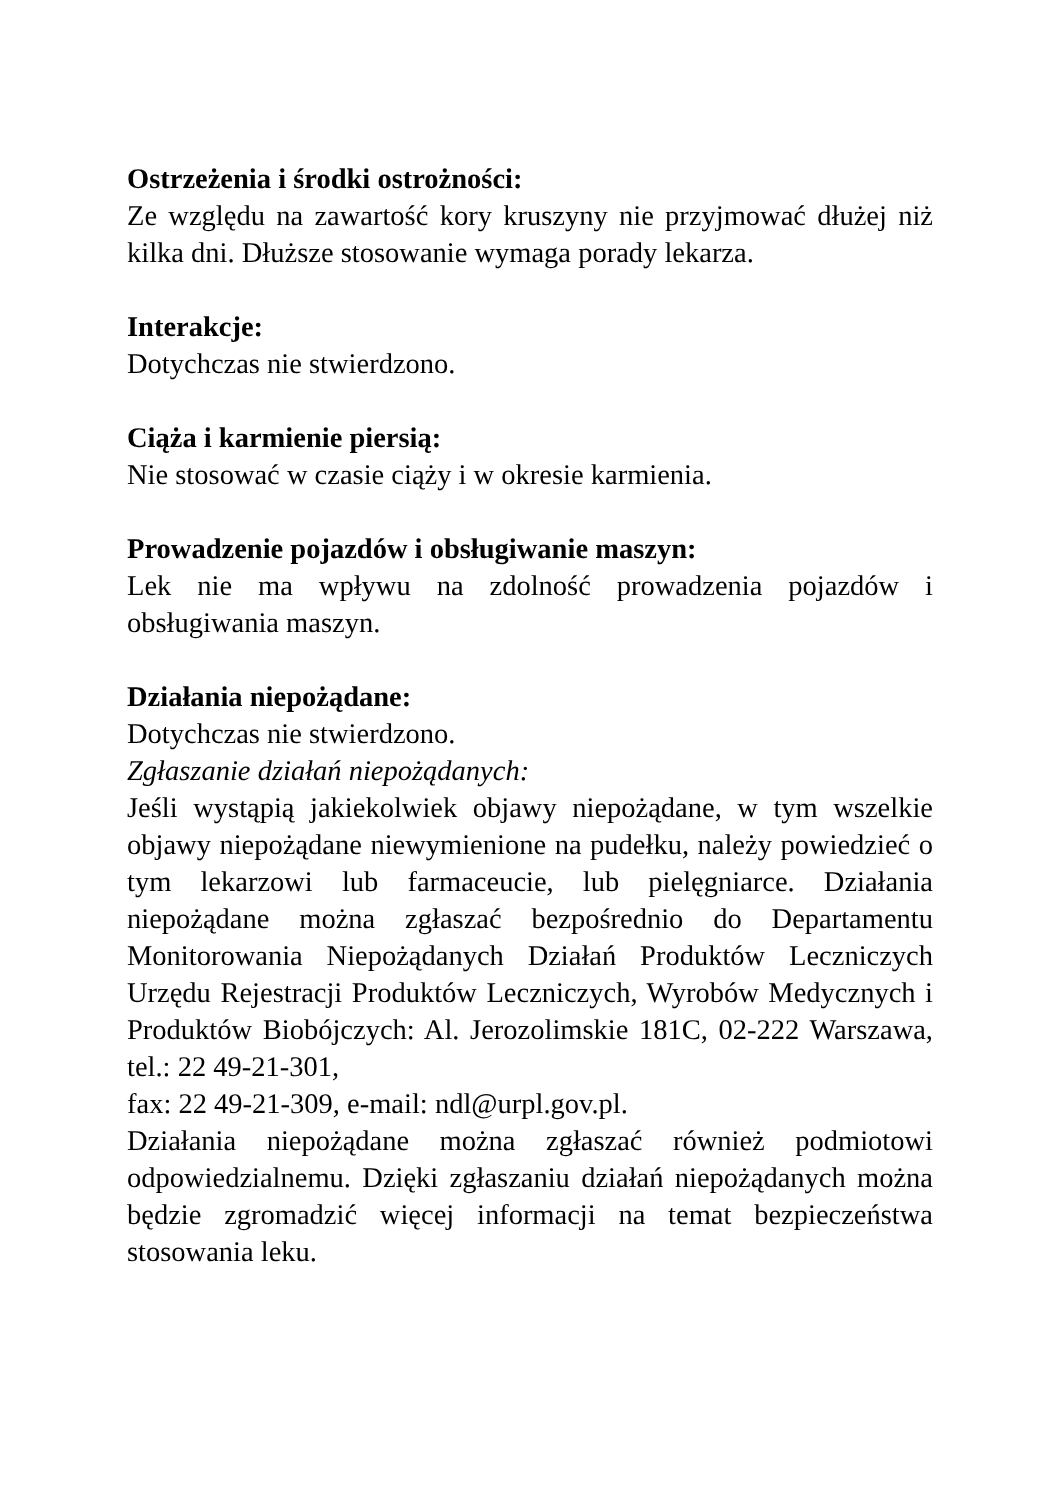Ostrzeżenia i środki ostrożności:
Ze względu na zawartość kory kruszyny nie przyjmować dłużej niż kilka dni. Dłuższe stosowanie wymaga porady lekarza.
Interakcje:
Dotychczas nie stwierdzono.
Ciąża i karmienie piersią:
Nie stosować w czasie ciąży i w okresie karmienia.
Prowadzenie pojazdów i obsługiwanie maszyn:
Lek nie ma wpływu na zdolność prowadzenia pojazdów i obsługiwania maszyn.
Działania niepożądane:
Dotychczas nie stwierdzono.
Zgłaszanie działań niepożądanych:
Jeśli wystąpią jakiekolwiek objawy niepożądane, w tym wszelkie objawy niepożądane niewymienione na pudełku, należy powiedzieć o tym lekarzowi lub farmaceucie, lub pielęgniarce. Działania niepożądane można zgłaszać bezpośrednio do Departamentu Monitorowania Niepożądanych Działań Produktów Leczniczych Urzędu Rejestracji Produktów Leczniczych, Wyrobów Medycznych i Produktów Biobójczych: Al. Jerozolimskie 181C, 02-222 Warszawa, tel.: 22 49-21-301,
fax: 22 49-21-309, e-mail: ndl@urpl.gov.pl.
Działania niepożądane można zgłaszać również podmiotowi odpowiedzialnemu. Dzięki zgłaszaniu działań niepożądanych można będzie zgromadzić więcej informacji na temat bezpieczeństwa stosowania leku.